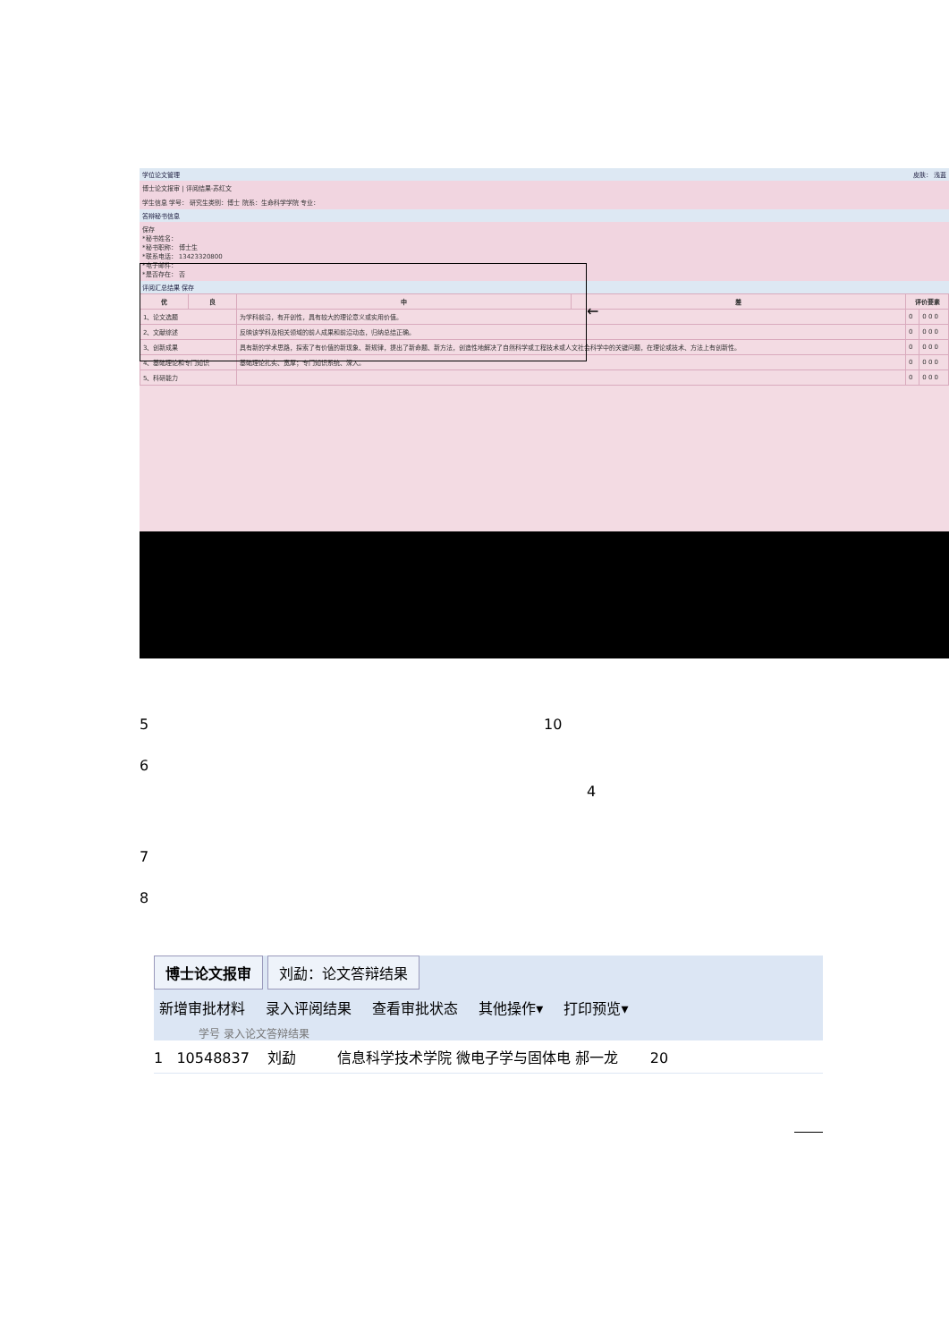学位论文管理 皮肤： 浅蓝
博士论文报审 | 评阅结果-苏红文
学生信息 学号： 研究生类别：博士 院系：生命科学学院 专业：
答辩秘书信息
保存
*秘书姓名：
*秘书职称： 博士生
*联系电话： 13423320800
*电子邮件：
*是否存在： 否
评阅汇总结果 保存
| 优 | 良 | 中 | 差 | 评价要素 | |
| --- | --- | --- | --- | --- | --- |
| 1、论文选题 | | 为学科前沿，有开创性，具有较大的理论意义或实用价值。 | | 0 | 0 0 0 |
| 2、文献综述 | | 反映该学科及相关领域的前人成果和前沿动态，归纳总结正确。 | | 0 | 0 0 0 |
| 3、创新成果 | | 具有新的学术思路，探索了有价值的新现象、新规律，提出了新命题、新方法，创造性地解决了自然科学或工程技术或人文社会科学中的关键问题，在理论或技术、方法上有创新性。 | | 0 | 0 0 0 |
| 4、基础理论和专门知识 | | 基础理论扎实、宽厚；专门知识系统、深入。 | | 0 | 0 0 0 |
| 5、科研能力 | | | | 0 | 0 0 0 |
←
5 10
6
4
7
8
博士论文报审 刘勐：论文答辩结果
新增审批材料 录入评阅结果 查看审批状态 其他操作▾ 打印预览▾
学号 录入论文答辩结果
1 10548837 刘勐 信息科学技术学院 微电子学与固体电 郝一龙 20